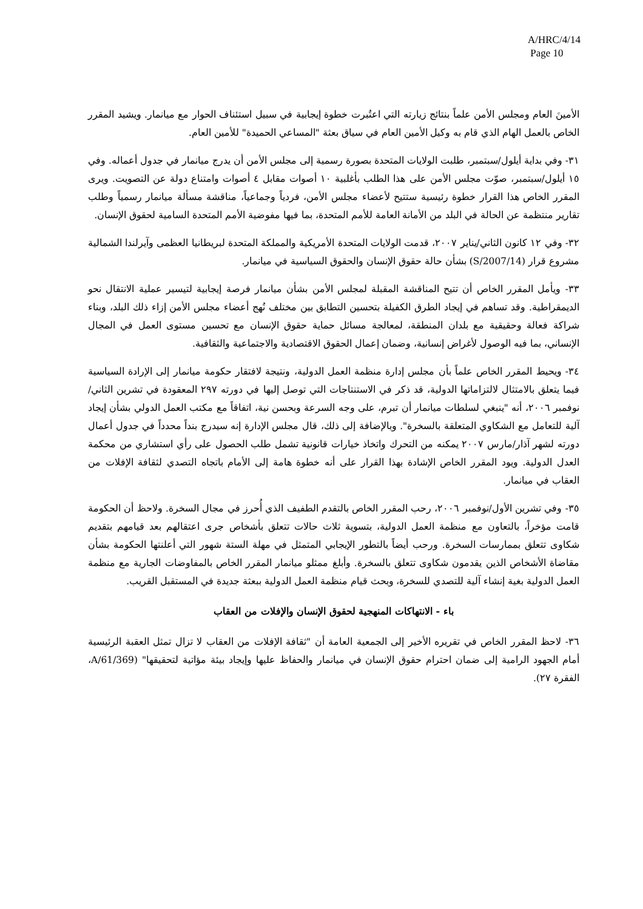A/HRC/4/14
Page 10
الأمينَ العام ومجلس الأمن علماً بنتائج زيارته التي اعتُبرت خطوة إيجابية في سبيل استئناف الحوار مع ميانمار. ويشيد المقرر الخاص بالعمل الهام الذي قام به وكيل الأمين العام في سياق بعثة "المساعي الحميدة" للأمين العام.
٣١- وفي بداية أيلول/سبتمبر، طلبت الولايات المتحدة بصورة رسمية إلى مجلس الأمن أن يدرج ميانمار في جدول أعماله. وفي ١٥ أيلول/سبتمبر، صوّت مجلس الأمن على هذا الطلب بأغلبية ١٠ أصوات مقابل ٤ أصوات وامتناع دولة عن التصويت. ويرى المقرر الخاص هذا القرار خطوة رئيسية ستتيح لأعضاء مجلس الأمن، فردياً وجماعياً، مناقشة مسألة ميانمار رسمياً وطلب تقارير منتظمة عن الحالة في البلد من الأمانة العامة للأمم المتحدة، بما فيها مفوضية الأمم المتحدة السامية لحقوق الإنسان.
٣٢- وفي ١٢ كانون الثاني/يناير ٢٠٠٧، قدمت الولايات المتحدة الأمريكية والمملكة المتحدة لبريطانيا العظمى وآيرلندا الشمالية مشروع قرار (S/2007/14) بشأن حالة حقوق الإنسان والحقوق السياسية في ميانمار.
٣٣- ويأمل المقرر الخاص أن تتيح المناقشة المقبلة لمجلس الأمن بشأن ميانمار فرصة إيجابية لتيسير عملية الانتقال نحو الديمقراطية. وقد تساهم في إيجاد الطرق الكفيلة بتحسين التطابق بين مختلف نُهج أعضاء مجلس الأمن إزاء ذلك البلد، وبناء شراكة فعالة وحقيقية مع بلدان المنطقة، لمعالجة مسائل حماية حقوق الإنسان مع تحسين مستوى العمل في المجال الإنساني، بما فيه الوصول لأغراض إنسانية، وضمان إعمال الحقوق الاقتصادية والاجتماعية والثقافية.
٣٤- ويحيط المقرر الخاص علماً بأن مجلس إدارة منظمة العمل الدولية، ونتيجة لافتقار حكومة ميانمار إلى الإرادة السياسية فيما يتعلق بالامتثال لالتزاماتها الدولية، قد ذكر في الاستنتاجات التي توصل إليها في دورته ٢٩٧ المعقودة في تشرين الثاني/نوفمبر ٢٠٠٦، أنه "ينبغي لسلطات ميانمار أن تبرم، على وجه السرعة وبحسن نية، اتفاقاً مع مكتب العمل الدولي بشأن إيجاد آلية للتعامل مع الشكاوي المتعلقة بالسخرة". وبالإضافة إلى ذلك، قال مجلس الإدارة إنه سيدرج بنداً محدداً في جدول أعمال دورته لشهر آذار/مارس ٢٠٠٧ يمكنه من التحرك واتخاذ خيارات قانونية تشمل طلب الحصول على رأي استشاري من محكمة العدل الدولية. ويود المقرر الخاص الإشادة بهذا القرار على أنه خطوة هامة إلى الأمام باتجاه التصدي لثقافة الإفلات من العقاب في ميانمار.
٣٥- وفي تشرين الأول/نوفمبر ٢٠٠٦، رحب المقرر الخاص بالتقدم الطفيف الذي أُحرز في مجال السخرة. ولاحظ أن الحكومة قامت مؤخراً، بالتعاون مع منظمة العمل الدولية، بتسوية ثلاث حالات تتعلق بأشخاص جرى اعتقالهم بعد قيامهم بتقديم شكاوى تتعلق بممارسات السخرة. ورحب أيضاً بالتطور الإيجابي المتمثل في مهلة الستة شهور التي أعلنتها الحكومة بشأن مقاضاة الأشخاص الذين يقدمون شكاوى تتعلق بالسخرة. وأبلغ ممثلو ميانمار المقرر الخاص بالمفاوضات الجارية مع منظمة العمل الدولية بغية إنشاء آلية للتصدي للسخرة، وبحث قيام منظمة العمل الدولية ببعثة جديدة في المستقبل القريب.
باء - الانتهاكات المنهجية لحقوق الإنسان والإفلات من العقاب
٣٦- لاحظ المقرر الخاص في تقريره الأخير إلى الجمعية العامة أن "ثقافة الإفلات من العقاب لا تزال تمثل العقبة الرئيسية أمام الجهود الرامية إلى ضمان احترام حقوق الإنسان في ميانمار والحفاظ عليها وإيجاد بيئة مؤاتية لتحقيقها" (A/61/369، الفقرة ٢٧).